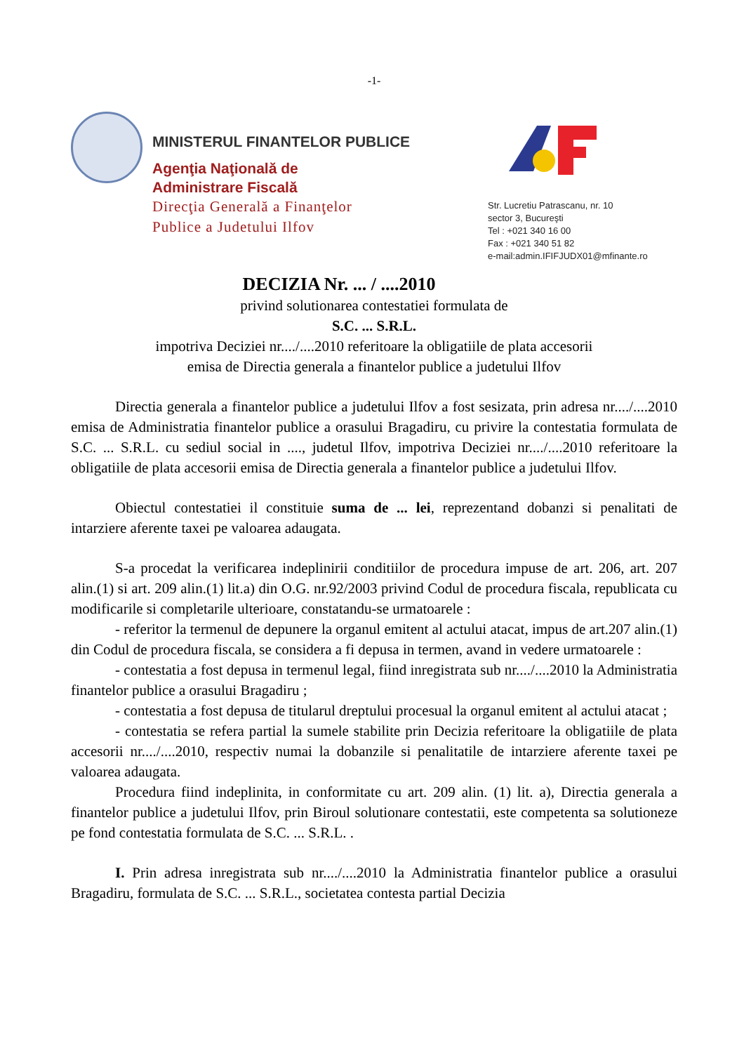-1-
MINISTERUL FINANTELOR PUBLICE
Agenţia Naţională de
Administrare Fiscală
Direcţia Generală a Finanţelor
Publice a Judetului Ilfov
Str. Lucretiu Patrascanu, nr. 10
sector 3, Bucureşti
Tel : +021 340 16 00
Fax : +021 340 51 82
e-mail:admin.IFIFJUDX01@mfinante.ro
DECIZIA Nr. ... / ....2010
privind solutionarea contestatiei formulata de
S.C. ... S.R.L.
impotriva Deciziei nr..../....2010 referitoare la obligatiile de plata accesorii
emisa de Directia generala a finantelor publice a judetului Ilfov
Directia generala a finantelor publice a judetului Ilfov a fost sesizata, prin adresa nr..../....2010 emisa de Administratia finantelor publice a orasului Bragadiru, cu privire la contestatia formulata de S.C. ... S.R.L. cu sediul social in ...., judetul Ilfov, impotriva Deciziei nr..../....2010 referitoare la obligatiile de plata accesorii emisa de Directia generala a finantelor publice a judetului Ilfov.
Obiectul contestatiei il constituie suma de ... lei, reprezentand dobanzi si penalitati de intarziere aferente taxei pe valoarea adaugata.
S-a procedat la verificarea indeplinirii conditiilor de procedura impuse de art. 206, art. 207 alin.(1) si art. 209 alin.(1) lit.a) din O.G. nr.92/2003 privind Codul de procedura fiscala, republicata cu modificarile si completarile ulterioare, constatandu-se urmatoarele :
- referitor la termenul de depunere la organul emitent al actului atacat, impus de art.207 alin.(1) din Codul de procedura fiscala, se considera a fi depusa in termen, avand in vedere urmatoarele :
- contestatia a fost depusa in termenul legal, fiind inregistrata sub nr..../....2010 la Administratia finantelor publice a orasului Bragadiru ;
- contestatia a fost depusa de titularul dreptului procesual la organul emitent al actului atacat ;
- contestatia se refera partial la sumele stabilite prin Decizia referitoare la obligatiile de plata accesorii nr..../....2010, respectiv numai la dobanzile si penalitatile de intarziere aferente taxei pe valoarea adaugata.
Procedura fiind indeplinita, in conformitate cu art. 209 alin. (1) lit. a), Directia generala a finantelor publice a judetului Ilfov, prin Biroul solutionare contestatii, este competenta sa solutioneze pe fond contestatia formulata de S.C. ... S.R.L. .
I. Prin adresa inregistrata sub nr..../....2010 la Administratia finantelor publice a orasului Bragadiru, formulata de S.C. ... S.R.L., societatea contesta partial Decizia